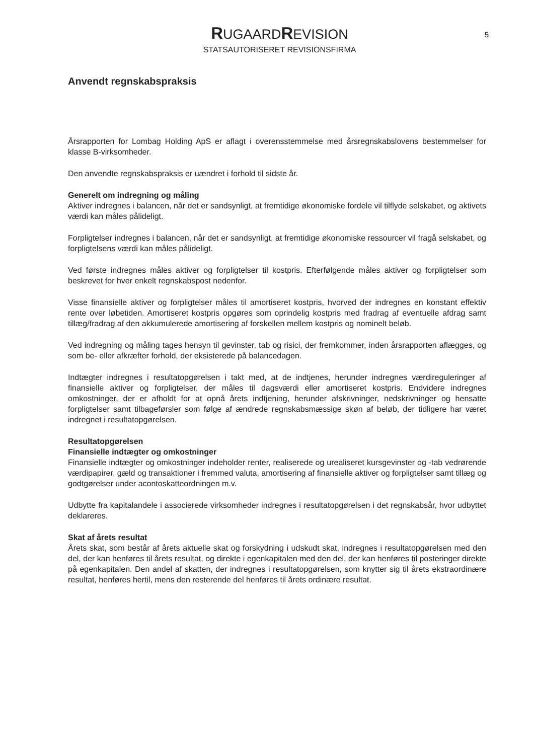5
RUGAARDREVISION
STATSAUTORISERET REVISIONSFIRMA
Anvendt regnskabspraksis
Årsrapporten for Lombag Holding ApS er aflagt i overensstemmelse med årsregnskabslovens bestemmelser for klasse B-virksomheder.
Den anvendte regnskabspraksis er uændret i forhold til sidste år.
Generelt om indregning og måling
Aktiver indregnes i balancen, når det er sandsynligt, at fremtidige økonomiske fordele vil tilflyde selskabet, og aktivets værdi kan måles pålideligt.
Forpligtelser indregnes i balancen, når det er sandsynligt, at fremtidige økonomiske ressourcer vil fragå selskabet, og forpligtelsens værdi kan måles pålideligt.
Ved første indregnes måles aktiver og forpligtelser til kostpris. Efterfølgende måles aktiver og forpligtelser som beskrevet for hver enkelt regnskabspost nedenfor.
Visse finansielle aktiver og forpligtelser måles til amortiseret kostpris, hvorved der indregnes en konstant effektiv rente over løbetiden. Amortiseret kostpris opgøres som oprindelig kostpris med fradrag af eventuelle afdrag samt tillæg/fradrag af den akkumulerede amortisering af forskellen mellem kostpris og nominelt beløb.
Ved indregning og måling tages hensyn til gevinster, tab og risici, der fremkommer, inden årsrapporten aflægges, og som be- eller afkræfter forhold, der eksisterede på balancedagen.
Indtægter indregnes i resultatopgørelsen i takt med, at de indtjenes, herunder indregnes værdireguleringer af finansielle aktiver og forpligtelser, der måles til dagsværdi eller amortiseret kostpris. Endvidere indregnes omkostninger, der er afholdt for at opnå årets indtjening, herunder afskrivninger, nedskrivninger og hensatte forpligtelser samt tilbageførsler som følge af ændrede regnskabsmæssige skøn af beløb, der tidligere har været indregnet i resultatopgørelsen.
Resultatopgørelsen
Finansielle indtægter og omkostninger
Finansielle indtægter og omkostninger indeholder renter, realiserede og urealiseret kursgevinster og -tab vedrørende værdipapirer, gæld og transaktioner i fremmed valuta, amortisering af finansielle aktiver og forpligtelser samt tillæg og godtgørelser under acontoskatteordningen m.v.
Udbytte fra kapitalandele i associerede virksomheder indregnes i resultatopgørelsen i det regnskabsår, hvor udbyttet deklareres.
Skat af årets resultat
Årets skat, som består af årets aktuelle skat og forskydning i udskudt skat, indregnes i resultatopgørelsen med den del, der kan henføres til årets resultat, og direkte i egenkapitalen med den del, der kan henføres til posteringer direkte på egenkapitalen. Den andel af skatten, der indregnes i resultatopgørelsen, som knytter sig til årets ekstraordinære resultat, henføres hertil, mens den resterende del henføres til årets ordinære resultat.